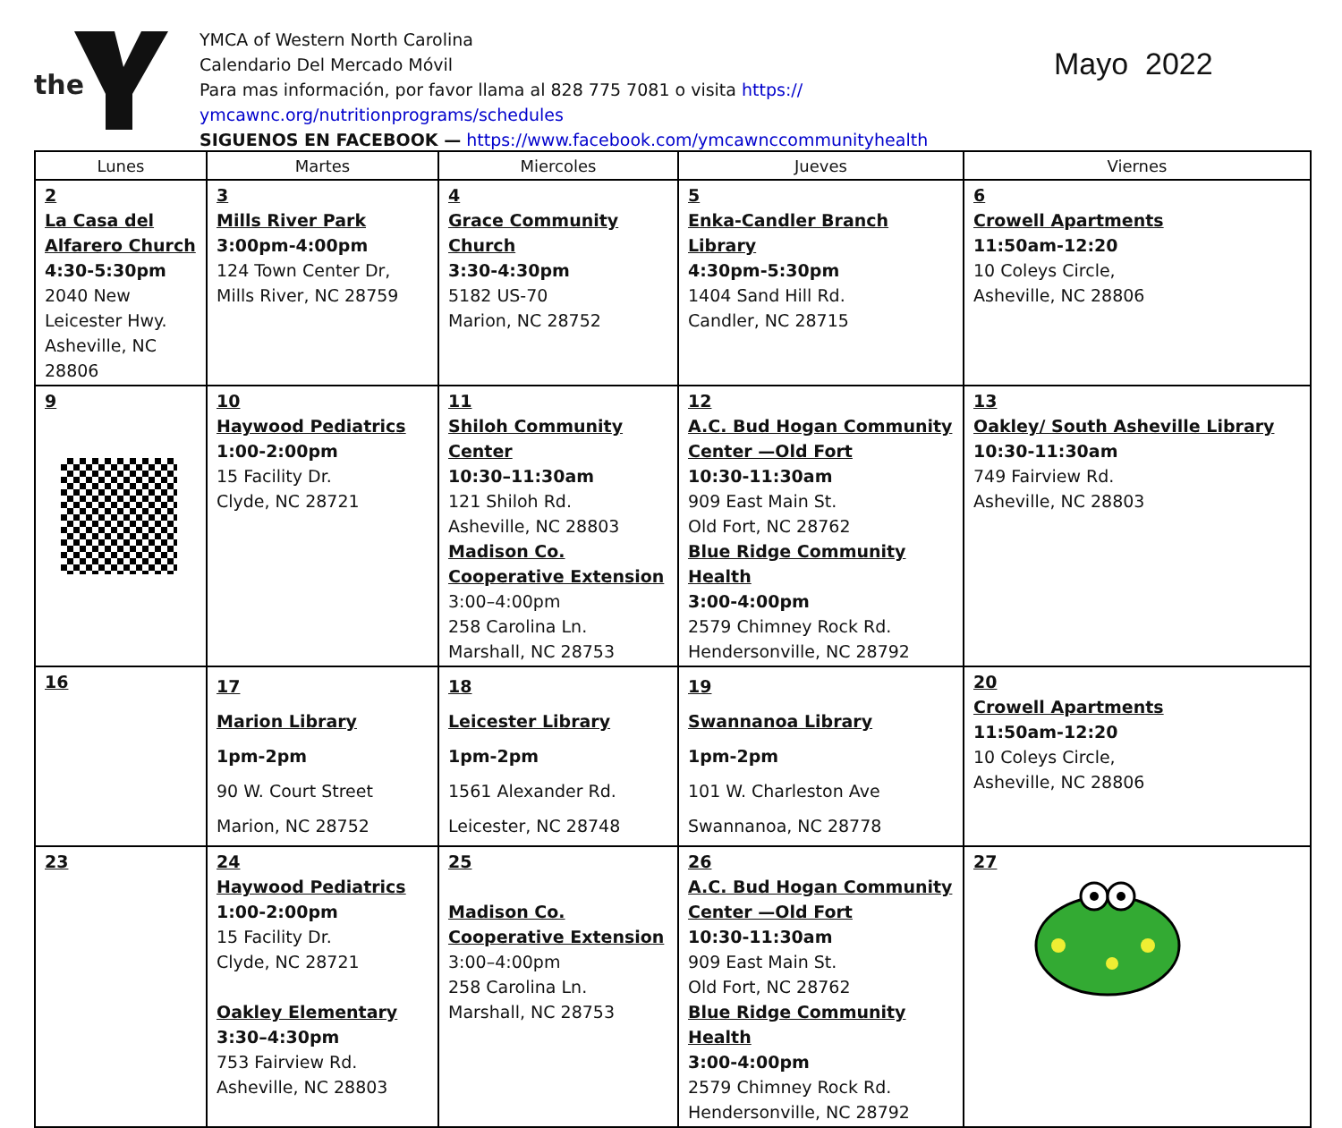the
YMCA of Western North Carolina
Calendario Del Mercado Móvil
Para mas información, por favor llama al 828 775 7081 o visita https://
ymcawnc.org/nutritionprograms/schedules
SIGUENOS EN FACEBOOK — https://www.facebook.com/ymcawnccommunityhealth
Mayo 2022
| Lunes | Martes | Miercoles | Jueves | Viernes |
| --- | --- | --- | --- | --- |
| 2 La Casa del Alfarero Church 4:30-5:30pm 2040 New Leicester Hwy. Asheville, NC 28806 | 3 Mills River Park 3:00pm-4:00pm 124 Town Center Dr, Mills River, NC 28759 | 4 Grace Community Church 3:30-4:30pm 5182 US-70 Marion, NC 28752 | 5 Enka-Candler Branch Library 4:30pm-5:30pm 1404 Sand Hill Rd. Candler, NC 28715 | 6 Crowell Apartments 11:50am-12:20 10 Coleys Circle, Asheville, NC 28806 |
| 9 | 10 Haywood Pediatrics 1:00-2:00pm 15 Facility Dr. Clyde, NC 28721 | 11 Shiloh Community Center 10:30–11:30am 121 Shiloh Rd. Asheville, NC 28803 Madison Co. Cooperative Extension 3:00–4:00pm 258 Carolina Ln. Marshall, NC 28753 | 12 A.C. Bud Hogan Community Center —Old Fort 10:30-11:30am 909 East Main St. Old Fort, NC 28762 Blue Ridge Community Health 3:00-4:00pm 2579 Chimney Rock Rd. Hendersonville, NC 28792 | 13 Oakley/ South Asheville Library 10:30-11:30am 749 Fairview Rd. Asheville, NC 28803 |
| 16 | 17 Marion Library 1pm-2pm 90 W. Court Street Marion, NC 28752 | 18 Leicester Library 1pm-2pm 1561 Alexander Rd. Leicester, NC 28748 | 19 Swannanoa Library 1pm-2pm 101 W. Charleston Ave Swannanoa, NC 28778 | 20 Crowell Apartments 11:50am-12:20 10 Coleys Circle, Asheville, NC 28806 |
| 23 | 24 Haywood Pediatrics 1:00-2:00pm 15 Facility Dr. Clyde, NC 28721 Oakley Elementary 3:30–4:30pm 753 Fairview Rd. Asheville, NC 28803 | 25 Madison Co. Cooperative Extension 3:00–4:00pm 258 Carolina Ln. Marshall, NC 28753 | 26 A.C. Bud Hogan Community Center —Old Fort 10:30-11:30am 909 East Main St. Old Fort, NC 28762 Blue Ridge Community Health 3:00-4:00pm 2579 Chimney Rock Rd. Hendersonville, NC 28792 | 27 |